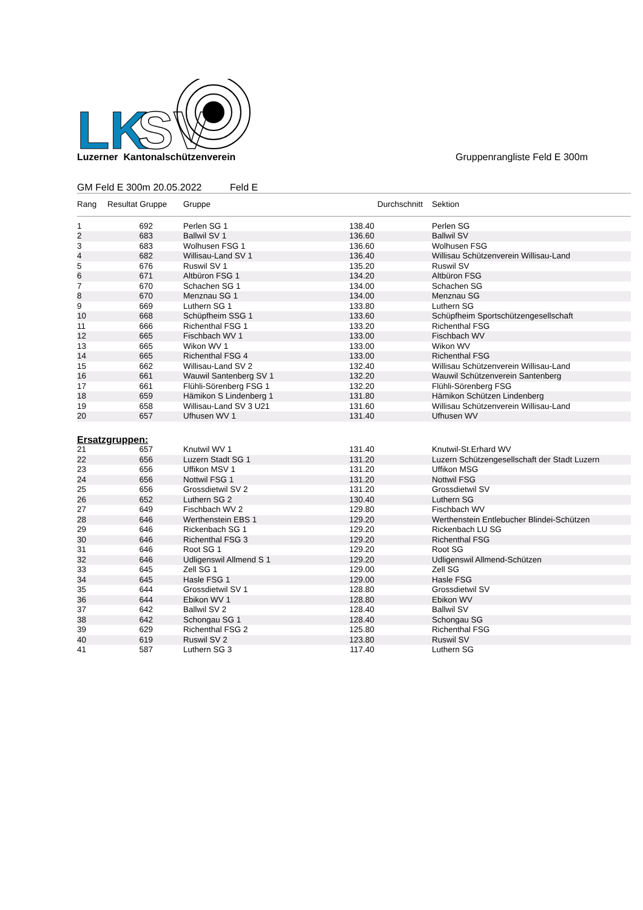LK
SV
Luzerner Kantonalschützenverein
Gruppenrangliste Feld E 300m
GM Feld E 300m 20.05.2022 Feld E
| Rang | Resultat Gruppe | | Gruppe | Durchschnitt | | Sektion |
| --- | --- | --- | --- | --- | --- | --- |
| 1 | 692 | | Perlen SG 1 | 138.40 | | Perlen SG |
| 2 | 683 | | Ballwil SV 1 | 136.60 | | Ballwil SV |
| 3 | 683 | | Wolhusen FSG 1 | 136.60 | | Wolhusen FSG |
| 4 | 682 | | Willisau-Land SV 1 | 136.40 | | Willisau Schützenverein Willisau-Land |
| 5 | 676 | | Ruswil SV 1 | 135.20 | | Ruswil SV |
| 6 | 671 | | Altbüron FSG 1 | 134.20 | | Altbüron FSG |
| 7 | 670 | | Schachen SG 1 | 134.00 | | Schachen SG |
| 8 | 670 | | Menznau SG 1 | 134.00 | | Menznau SG |
| 9 | 669 | | Luthern SG 1 | 133.80 | | Luthern SG |
| 10 | 668 | | Schüpfheim SSG 1 | 133.60 | | Schüpfheim Sportschützengesellschaft |
| 11 | 666 | | Richenthal FSG 1 | 133.20 | | Richenthal FSG |
| 12 | 665 | | Fischbach WV 1 | 133.00 | | Fischbach WV |
| 13 | 665 | | Wikon WV 1 | 133.00 | | Wikon WV |
| 14 | 665 | | Richenthal FSG 4 | 133.00 | | Richenthal FSG |
| 15 | 662 | | Willisau-Land SV 2 | 132.40 | | Willisau Schützenverein Willisau-Land |
| 16 | 661 | | Wauwil Santenberg SV 1 | 132.20 | | Wauwil Schützenverein Santenberg |
| 17 | 661 | | Flühli-Sörenberg FSG 1 | 132.20 | | Flühli-Sörenberg FSG |
| 18 | 659 | | Hämikon S Lindenberg 1 | 131.80 | | Hämikon Schützen Lindenberg |
| 19 | 658 | | Willisau-Land SV 3 U21 | 131.60 | | Willisau Schützenverein Willisau-Land |
| 20 | 657 | | Ufhusen WV 1 | 131.40 | | Ufhusen WV |
| Ersatzgruppen: | | | | | | |
| 21 | 657 | | Knutwil WV 1 | 131.40 | | Knutwil-St.Erhard WV |
| 22 | 656 | | Luzern Stadt SG 1 | 131.20 | | Luzern Schützengesellschaft der Stadt Luzern |
| 23 | 656 | | Uffikon MSV 1 | 131.20 | | Uffikon MSG |
| 24 | 656 | | Nottwil FSG 1 | 131.20 | | Nottwil FSG |
| 25 | 656 | | Grossdietwil SV 2 | 131.20 | | Grossdietwil SV |
| 26 | 652 | | Luthern SG 2 | 130.40 | | Luthern SG |
| 27 | 649 | | Fischbach WV 2 | 129.80 | | Fischbach WV |
| 28 | 646 | | Werthenstein EBS 1 | 129.20 | | Werthenstein Entlebucher Blindei-Schützen |
| 29 | 646 | | Rickenbach SG 1 | 129.20 | | Rickenbach LU SG |
| 30 | 646 | | Richenthal FSG 3 | 129.20 | | Richenthal FSG |
| 31 | 646 | | Root SG 1 | 129.20 | | Root SG |
| 32 | 646 | | Udligenswil Allmend S 1 | 129.20 | | Udligenswil Allmend-Schützen |
| 33 | 645 | | Zell SG 1 | 129.00 | | Zell SG |
| 34 | 645 | | Hasle FSG 1 | 129.00 | | Hasle FSG |
| 35 | 644 | | Grossdietwil SV 1 | 128.80 | | Grossdietwil SV |
| 36 | 644 | | Ebikon WV 1 | 128.80 | | Ebikon WV |
| 37 | 642 | | Ballwil SV 2 | 128.40 | | Ballwil SV |
| 38 | 642 | | Schongau SG 1 | 128.40 | | Schongau SG |
| 39 | 629 | | Richenthal FSG 2 | 125.80 | | Richenthal FSG |
| 40 | 619 | | Ruswil SV 2 | 123.80 | | Ruswil SV |
| 41 | 587 | | Luthern SG 3 | 117.40 | | Luthern SG |